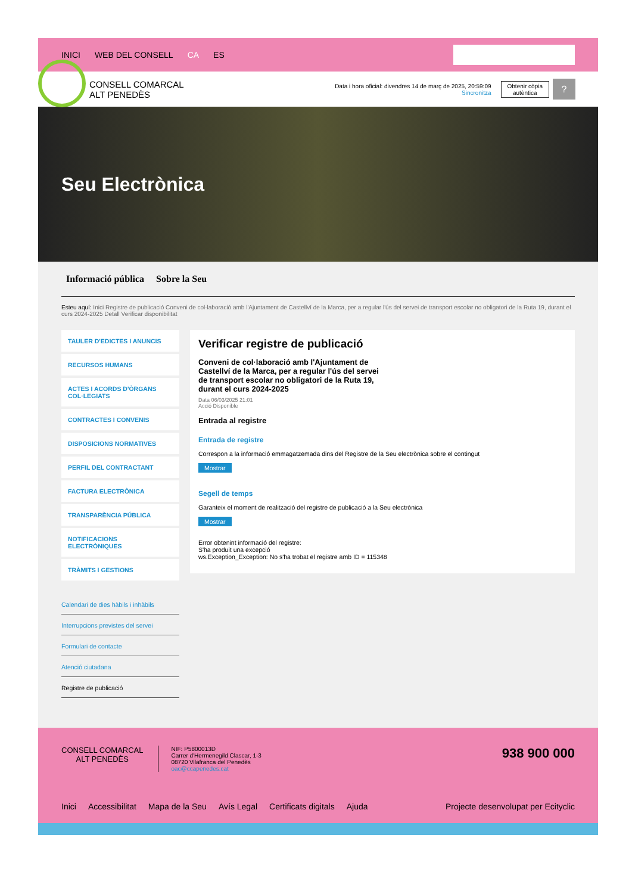INICI WEB DEL CONSELL CA ES
CONSELL COMARCAL
ALT PENEDÈS
Data i hora oficial: divendres 14 de març de 2025, 20:59:09
Sincronitza
Obtenir còpia
autèntica
?
Seu Electrònica
Informació pública Sobre la Seu
Esteu aquí: Inici Registre de publicació Conveni de col·laboració amb l'Ajuntament de Castellví de la Marca, per a regular l'ús del servei de transport escolar no obligatori de la Ruta 19, durant el curs 2024-2025 Detall Verificar disponibilitat
TAULER D'EDICTES I ANUNCIS
RECURSOS HUMANS
ACTES I ACORDS D'ÒRGANS COL·LEGIATS
CONTRACTES I CONVENIS
DISPOSICIONS NORMATIVES
PERFIL DEL CONTRACTANT
FACTURA ELECTRÒNICA
TRANSPARÈNCIA PÚBLICA
NOTIFICACIONS ELECTRÒNIQUES
TRÀMITS I GESTIONS
Calendari de dies hàbils i inhàbils
Interrupcions previstes del servei
Formulari de contacte
Atenció ciutadana
Registre de publicació
Verificar registre de publicació
Conveni de col·laboració amb l'Ajuntament de Castellví de la Marca, per a regular l'ús del servei de transport escolar no obligatori de la Ruta 19, durant el curs 2024-2025
Data 06/03/2025 21:01
Acció Disponible
Entrada al registre
Entrada de registre
Correspon a la informació emmagatzemada dins del Registre de la Seu electrònica sobre el contingut
Mostrar
Segell de temps
Garanteix el moment de realització del registre de publicació a la Seu electrònica
Mostrar
Error obtenint informació del registre:
S'ha produit una excepció
ws.Exception_Exception: No s'ha trobat el registre amb ID = 115348
CONSELL COMARCAL
ALT PENEDÈS
NIF: P5800013D
Carrer d'Hermenegild Clascar, 1-3
08720 Vilafranca del Penedès
oac@ccapenedes.cat
938 900 000
Inici Accessibilitat Mapa de la Seu Avís Legal Certificats digitals Ajuda Projecte desenvolupat per Ecityclic